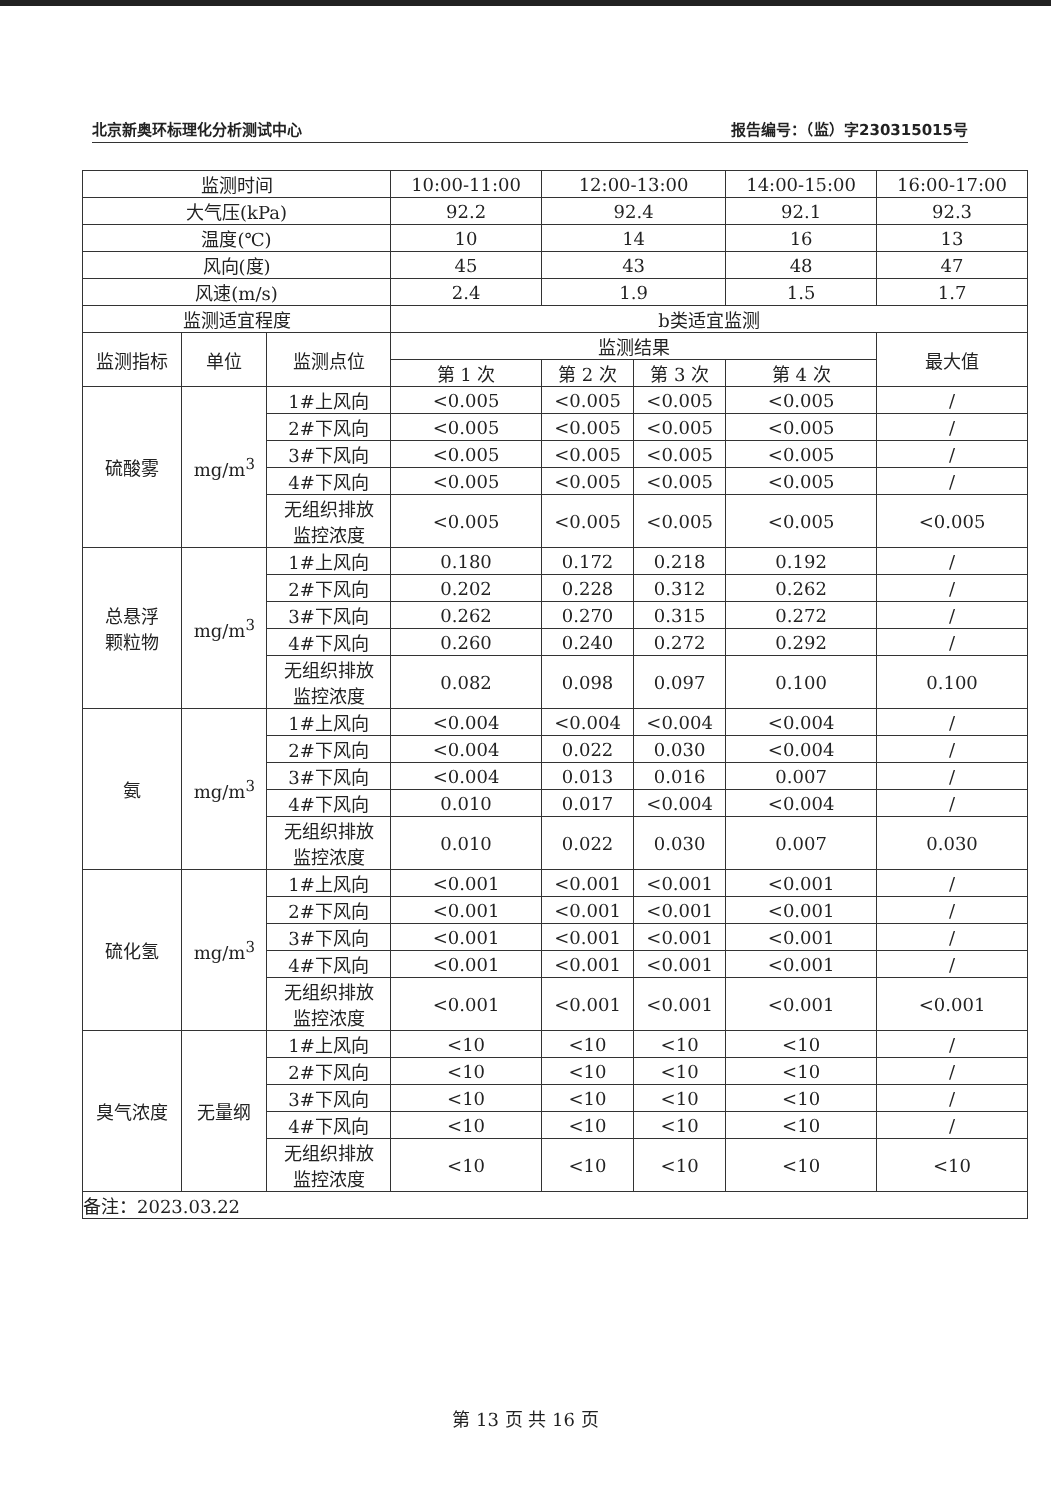北京新奥环标理化分析测试中心 报告编号：（监）字230315015号
| 监测时间 | | | 10:00-11:00 | 12:00-13:00 | | 14:00-15:00 | 16:00-17:00 |
| 大气压(kPa) | | | 92.2 | 92.4 | | 92.1 | 92.3 |
| 温度(℃) | | | 10 | 14 | | 16 | 13 |
| 风向(度) | | | 45 | 43 | | 48 | 47 |
| 风速(m/s) | | | 2.4 | 1.9 | | 1.5 | 1.7 |
| 监测适宜程度 | | | b类适宜监测 | | | | |
| 监测指标 | 单位 | 监测点位 | 监测结果 | | | | 最大值 |
| | | | 第 1 次 | 第 2 次 | 第 3 次 | 第 4 次 | |
| 硫酸雾 | mg/m<sup>3</sup> | 1#上风向 | <0.005 | <0.005 | <0.005 | <0.005 | / |
| | | 2#下风向 | <0.005 | <0.005 | <0.005 | <0.005 | / |
| | | 3#下风向 | <0.005 | <0.005 | <0.005 | <0.005 | / |
| | | 4#下风向 | <0.005 | <0.005 | <0.005 | <0.005 | / |
| | | 无组织排放 监控浓度 | <0.005 | <0.005 | <0.005 | <0.005 | <0.005 |
| 总悬浮 颗粒物 | mg/m<sup>3</sup> | 1#上风向 | 0.180 | 0.172 | 0.218 | 0.192 | / |
| | | 2#下风向 | 0.202 | 0.228 | 0.312 | 0.262 | / |
| | | 3#下风向 | 0.262 | 0.270 | 0.315 | 0.272 | / |
| | | 4#下风向 | 0.260 | 0.240 | 0.272 | 0.292 | / |
| | | 无组织排放 监控浓度 | 0.082 | 0.098 | 0.097 | 0.100 | 0.100 |
| 氨 | mg/m<sup>3</sup> | 1#上风向 | <0.004 | <0.004 | <0.004 | <0.004 | / |
| | | 2#下风向 | <0.004 | 0.022 | 0.030 | <0.004 | / |
| | | 3#下风向 | <0.004 | 0.013 | 0.016 | 0.007 | / |
| | | 4#下风向 | 0.010 | 0.017 | <0.004 | <0.004 | / |
| | | 无组织排放 监控浓度 | 0.010 | 0.022 | 0.030 | 0.007 | 0.030 |
| 硫化氢 | mg/m<sup>3</sup> | 1#上风向 | <0.001 | <0.001 | <0.001 | <0.001 | / |
| | | 2#下风向 | <0.001 | <0.001 | <0.001 | <0.001 | / |
| | | 3#下风向 | <0.001 | <0.001 | <0.001 | <0.001 | / |
| | | 4#下风向 | <0.001 | <0.001 | <0.001 | <0.001 | / |
| | | 无组织排放 监控浓度 | <0.001 | <0.001 | <0.001 | <0.001 | <0.001 |
| 臭气浓度 | 无量纲 | 1#上风向 | <10 | <10 | <10 | <10 | / |
| | | 2#下风向 | <10 | <10 | <10 | <10 | / |
| | | 3#下风向 | <10 | <10 | <10 | <10 | / |
| | | 4#下风向 | <10 | <10 | <10 | <10 | / |
| | | 无组织排放 监控浓度 | <10 | <10 | <10 | <10 | <10 |
| 备注：2023.03.22 | | | | | | | |
第 13 页 共 16 页